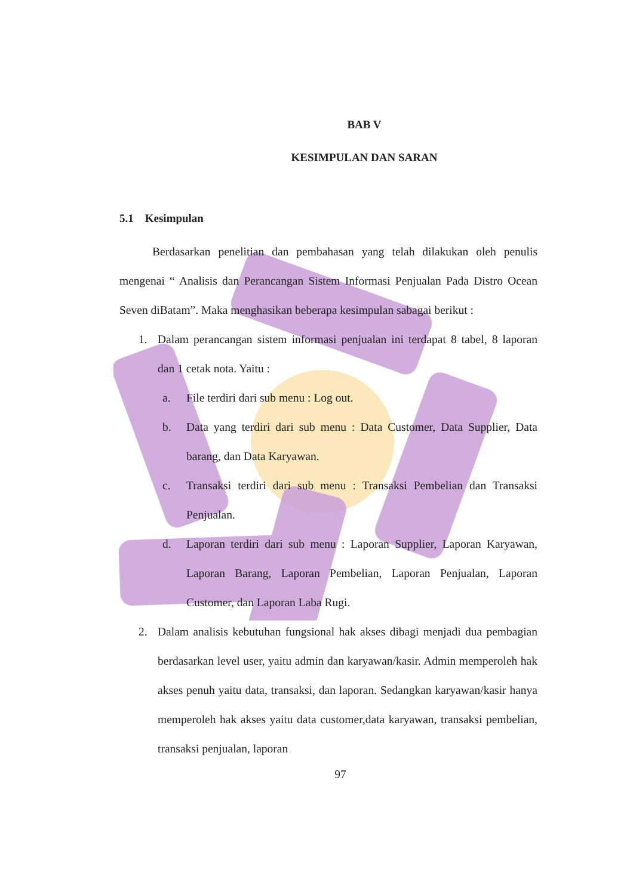BAB V
KESIMPULAN DAN SARAN
5.1 Kesimpulan
Berdasarkan penelitian dan pembahasan yang telah dilakukan oleh penulis mengenai “ Analisis dan Perancangan Sistem Informasi Penjualan Pada Distro Ocean Seven diBatam”. Maka menghasikan beberapa kesimpulan sabagai berikut :
1. Dalam perancangan sistem informasi penjualan ini terdapat 8 tabel, 8 laporan dan 1 cetak nota. Yaitu :
a. File terdiri dari sub menu : Log out.
b. Data yang terdiri dari sub menu : Data Customer, Data Supplier, Data barang, dan Data Karyawan.
c. Transaksi terdiri dari sub menu : Transaksi Pembelian dan Transaksi Penjualan.
d. Laporan terdiri dari sub menu : Laporan Supplier, Laporan Karyawan, Laporan Barang, Laporan Pembelian, Laporan Penjualan, Laporan Customer, dan Laporan Laba Rugi.
2. Dalam analisis kebutuhan fungsional hak akses dibagi menjadi dua pembagian berdasarkan level user, yaitu admin dan karyawan/kasir. Admin memperoleh hak akses penuh yaitu data, transaksi, dan laporan. Sedangkan karyawan/kasir hanya memperoleh hak akses yaitu data customer,data karyawan, transaksi pembelian, transaksi penjualan, laporan
97